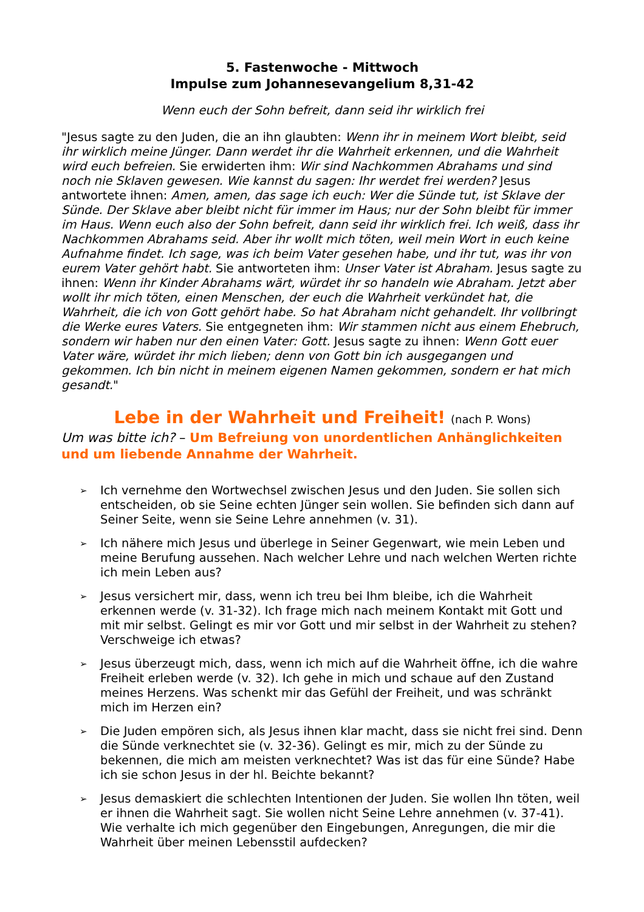5. Fastenwoche - Mittwoch
Impulse zum Johannesevangelium 8,31-42
Wenn euch der Sohn befreit, dann seid ihr wirklich frei
"Jesus sagte zu den Juden, die an ihn glaubten: Wenn ihr in meinem Wort bleibt, seid ihr wirklich meine Jünger. Dann werdet ihr die Wahrheit erkennen, und die Wahrheit wird euch befreien. Sie erwiderten ihm: Wir sind Nachkommen Abrahams und sind noch nie Sklaven gewesen. Wie kannst du sagen: Ihr werdet frei werden? Jesus antwortete ihnen: Amen, amen, das sage ich euch: Wer die Sünde tut, ist Sklave der Sünde. Der Sklave aber bleibt nicht für immer im Haus; nur der Sohn bleibt für immer im Haus. Wenn euch also der Sohn befreit, dann seid ihr wirklich frei. Ich weiß, dass ihr Nachkommen Abrahams seid. Aber ihr wollt mich töten, weil mein Wort in euch keine Aufnahme findet. Ich sage, was ich beim Vater gesehen habe, und ihr tut, was ihr von eurem Vater gehört habt. Sie antworteten ihm: Unser Vater ist Abraham. Jesus sagte zu ihnen: Wenn ihr Kinder Abrahams wärt, würdet ihr so handeln wie Abraham. Jetzt aber wollt ihr mich töten, einen Menschen, der euch die Wahrheit verkündet hat, die Wahrheit, die ich von Gott gehört habe. So hat Abraham nicht gehandelt. Ihr vollbringt die Werke eures Vaters. Sie entgegneten ihm: Wir stammen nicht aus einem Ehebruch, sondern wir haben nur den einen Vater: Gott. Jesus sagte zu ihnen: Wenn Gott euer Vater wäre, würdet ihr mich lieben; denn von Gott bin ich ausgegangen und gekommen. Ich bin nicht in meinem eigenen Namen gekommen, sondern er hat mich gesandt."
Lebe in der Wahrheit und Freiheit! (nach P. Wons)
Um was bitte ich? – Um Befreiung von unordentlichen Anhänglichkeiten und um liebende Annahme der Wahrheit.
➢ Ich vernehme den Wortwechsel zwischen Jesus und den Juden. Sie sollen sich entscheiden, ob sie Seine echten Jünger sein wollen. Sie befinden sich dann auf Seiner Seite, wenn sie Seine Lehre annehmen (v. 31).
➢ Ich nähere mich Jesus und überlege in Seiner Gegenwart, wie mein Leben und meine Berufung aussehen. Nach welcher Lehre und nach welchen Werten richte ich mein Leben aus?
➢ Jesus versichert mir, dass, wenn ich treu bei Ihm bleibe, ich die Wahrheit erkennen werde (v. 31-32). Ich frage mich nach meinem Kontakt mit Gott und mit mir selbst. Gelingt es mir vor Gott und mir selbst in der Wahrheit zu stehen? Verschweige ich etwas?
➢ Jesus überzeugt mich, dass, wenn ich mich auf die Wahrheit öffne, ich die wahre Freiheit erleben werde (v. 32). Ich gehe in mich und schaue auf den Zustand meines Herzens. Was schenkt mir das Gefühl der Freiheit, und was schränkt mich im Herzen ein?
➢ Die Juden empören sich, als Jesus ihnen klar macht, dass sie nicht frei sind. Denn die Sünde verknechtet sie (v. 32-36). Gelingt es mir, mich zu der Sünde zu bekennen, die mich am meisten verknechtet? Was ist das für eine Sünde? Habe ich sie schon Jesus in der hl. Beichte bekannt?
➢ Jesus demaskiert die schlechten Intentionen der Juden. Sie wollen Ihn töten, weil er ihnen die Wahrheit sagt. Sie wollen nicht Seine Lehre annehmen (v. 37-41). Wie verhalte ich mich gegenüber den Eingebungen, Anregungen, die mir die Wahrheit über meinen Lebensstil aufdecken?